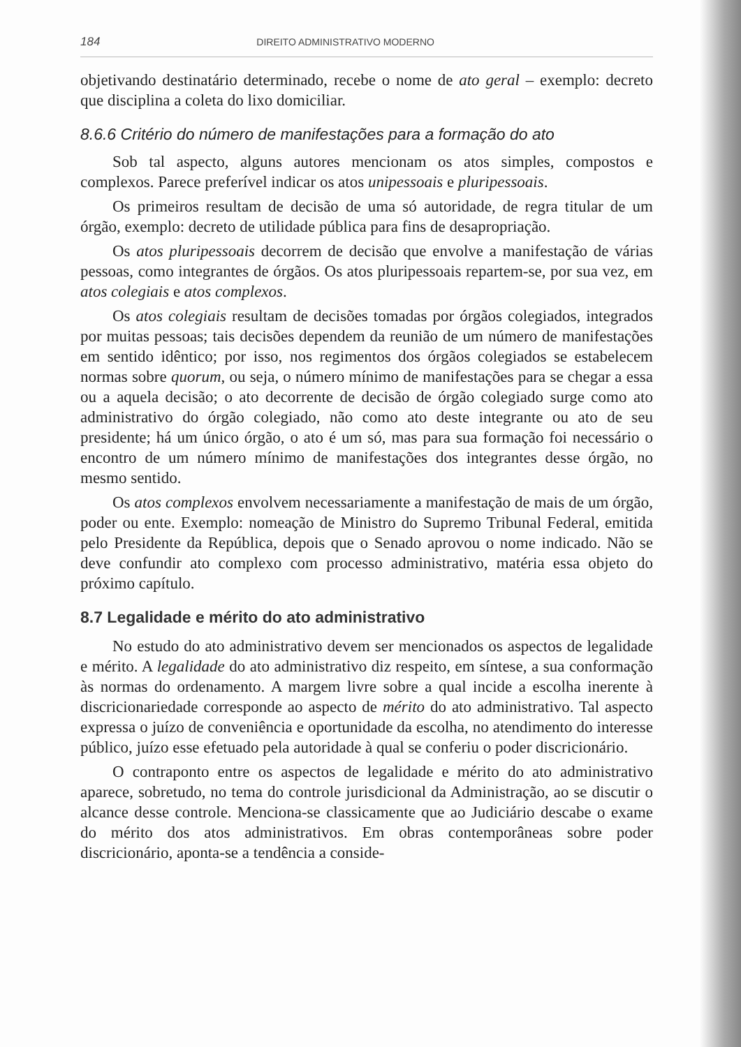184 DIREITO ADMINISTRATIVO MODERNO
objetivando destinatário determinado, recebe o nome de ato geral – exemplo: decreto que disciplina a coleta do lixo domiciliar.
8.6.6 Critério do número de manifestações para a formação do ato
Sob tal aspecto, alguns autores mencionam os atos simples, compostos e complexos. Parece preferível indicar os atos unipessoais e pluripessoais.
Os primeiros resultam de decisão de uma só autoridade, de regra titular de um órgão, exemplo: decreto de utilidade pública para fins de desapropriação.
Os atos pluripessoais decorrem de decisão que envolve a manifestação de várias pessoas, como integrantes de órgãos. Os atos pluripessoais repartem-se, por sua vez, em atos colegiais e atos complexos.
Os atos colegiais resultam de decisões tomadas por órgãos colegiados, integrados por muitas pessoas; tais decisões dependem da reunião de um número de manifestações em sentido idêntico; por isso, nos regimentos dos órgãos colegiados se estabelecem normas sobre quorum, ou seja, o número mínimo de manifestações para se chegar a essa ou a aquela decisão; o ato decorrente de decisão de órgão colegiado surge como ato administrativo do órgão colegiado, não como ato deste integrante ou ato de seu presidente; há um único órgão, o ato é um só, mas para sua formação foi necessário o encontro de um número mínimo de manifestações dos integrantes desse órgão, no mesmo sentido.
Os atos complexos envolvem necessariamente a manifestação de mais de um órgão, poder ou ente. Exemplo: nomeação de Ministro do Supremo Tribunal Federal, emitida pelo Presidente da República, depois que o Senado aprovou o nome indicado. Não se deve confundir ato complexo com processo administrativo, matéria essa objeto do próximo capítulo.
8.7 Legalidade e mérito do ato administrativo
No estudo do ato administrativo devem ser mencionados os aspectos de legalidade e mérito. A legalidade do ato administrativo diz respeito, em síntese, a sua conformação às normas do ordenamento. A margem livre sobre a qual incide a escolha inerente à discricionariedade corresponde ao aspecto de mérito do ato administrativo. Tal aspecto expressa o juízo de conveniência e oportunidade da escolha, no atendimento do interesse público, juízo esse efetuado pela autoridade à qual se conferiu o poder discricionário.
O contraponto entre os aspectos de legalidade e mérito do ato administrativo aparece, sobretudo, no tema do controle jurisdicional da Administração, ao se discutir o alcance desse controle. Menciona-se classicamente que ao Judiciário descabe o exame do mérito dos atos administrativos. Em obras contemporâneas sobre poder discricionário, aponta-se a tendência a conside-